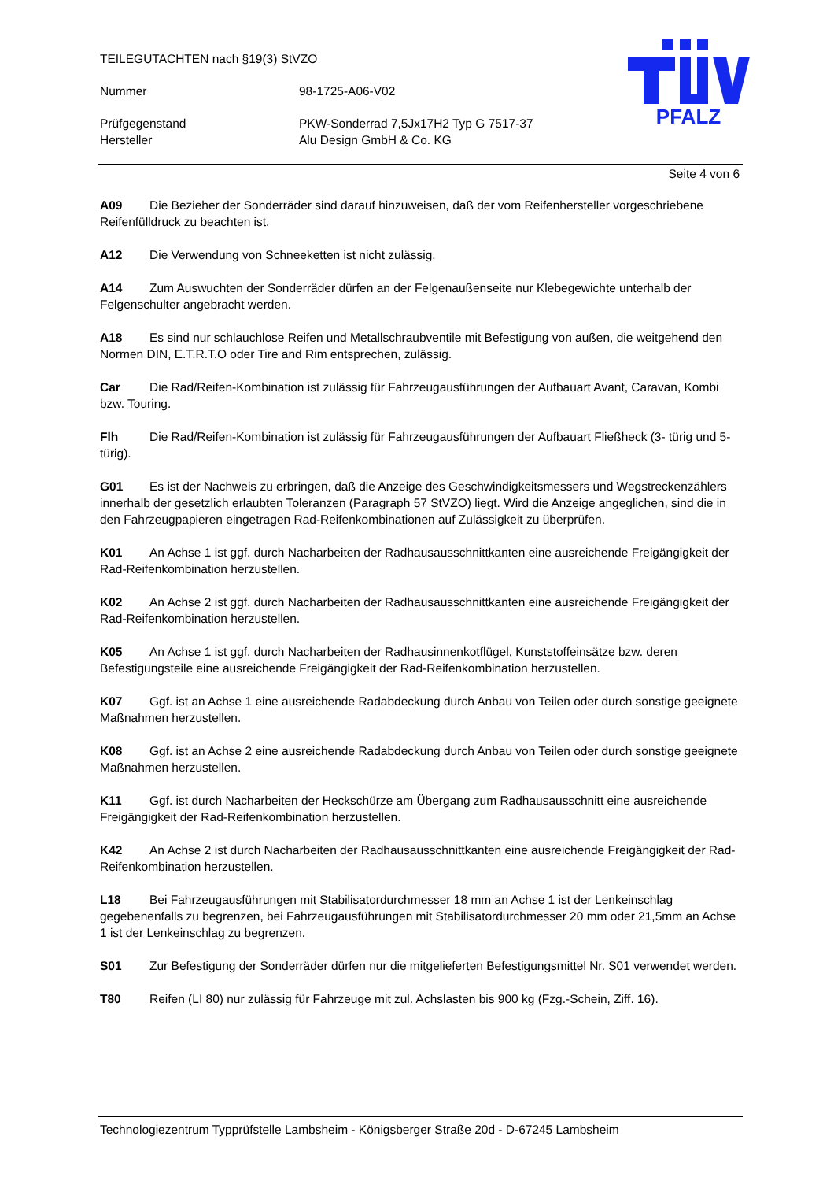TEILEGUTACHTEN nach §19(3) StVZO
Nummer 98-1725-A06-V02
Prüfgegenstand PKW-Sonderrad 7,5Jx17H2 Typ G 7517-37
Hersteller Alu Design GmbH & Co. KG
PFALZ
Seite 4 von 6
A09 Die Bezieher der Sonderräder sind darauf hinzuweisen, daß der vom Reifenhersteller vorgeschriebene Reifenfülldruck zu beachten ist.
A12 Die Verwendung von Schneeketten ist nicht zulässig.
A14 Zum Auswuchten der Sonderräder dürfen an der Felgenaußenseite nur Klebegewichte unterhalb der Felgenschulter angebracht werden.
A18 Es sind nur schlauchlose Reifen und Metallschraubventile mit Befestigung von außen, die weitgehend den Normen DIN, E.T.R.T.O oder Tire and Rim entsprechen, zulässig.
Car Die Rad/Reifen-Kombination ist zulässig für Fahrzeugausführungen der Aufbauart Avant, Caravan, Kombi bzw. Touring.
Flh Die Rad/Reifen-Kombination ist zulässig für Fahrzeugausführungen der Aufbauart Fließheck (3- türig und 5- türig).
G01 Es ist der Nachweis zu erbringen, daß die Anzeige des Geschwindigkeitsmessers und Wegstreckenzählers innerhalb der gesetzlich erlaubten Toleranzen (Paragraph 57 StVZO) liegt. Wird die Anzeige angeglichen, sind die in den Fahrzeugpapieren eingetragen Rad-Reifenkombinationen auf Zulässigkeit zu überprüfen.
K01 An Achse 1 ist ggf. durch Nacharbeiten der Radhausausschnittkanten eine ausreichende Freigängigkeit der Rad-Reifenkombination herzustellen.
K02 An Achse 2 ist ggf. durch Nacharbeiten der Radhausausschnittkanten eine ausreichende Freigängigkeit der Rad-Reifenkombination herzustellen.
K05 An Achse 1 ist ggf. durch Nacharbeiten der Radhausinnenkotflügel, Kunststoffeinsätze bzw. deren Befestigungsteile eine ausreichende Freigängigkeit der Rad-Reifenkombination herzustellen.
K07 Ggf. ist an Achse 1 eine ausreichende Radabdeckung durch Anbau von Teilen oder durch sonstige geeignete Maßnahmen herzustellen.
K08 Ggf. ist an Achse 2 eine ausreichende Radabdeckung durch Anbau von Teilen oder durch sonstige geeignete Maßnahmen herzustellen.
K11 Ggf. ist durch Nacharbeiten der Heckschürze am Übergang zum Radhausausschnitt eine ausreichende Freigängigkeit der Rad-Reifenkombination herzustellen.
K42 An Achse 2 ist durch Nacharbeiten der Radhausausschnittkanten eine ausreichende Freigängigkeit der Rad-Reifenkombination herzustellen.
L18 Bei Fahrzeugausführungen mit Stabilisatordurchmesser 18 mm an Achse 1 ist der Lenkeinschlag gegebenenfalls zu begrenzen, bei Fahrzeugausführungen mit Stabilisatordurchmesser 20 mm oder 21,5mm an Achse 1 ist der Lenkeinschlag zu begrenzen.
S01 Zur Befestigung der Sonderräder dürfen nur die mitgelieferten Befestigungsmittel Nr. S01 verwendet werden.
T80 Reifen (LI 80) nur zulässig für Fahrzeuge mit zul. Achslasten bis 900 kg (Fzg.-Schein, Ziff. 16).
Technologiezentrum Typprüfstelle Lambsheim - Königsberger Straße 20d - D-67245 Lambsheim